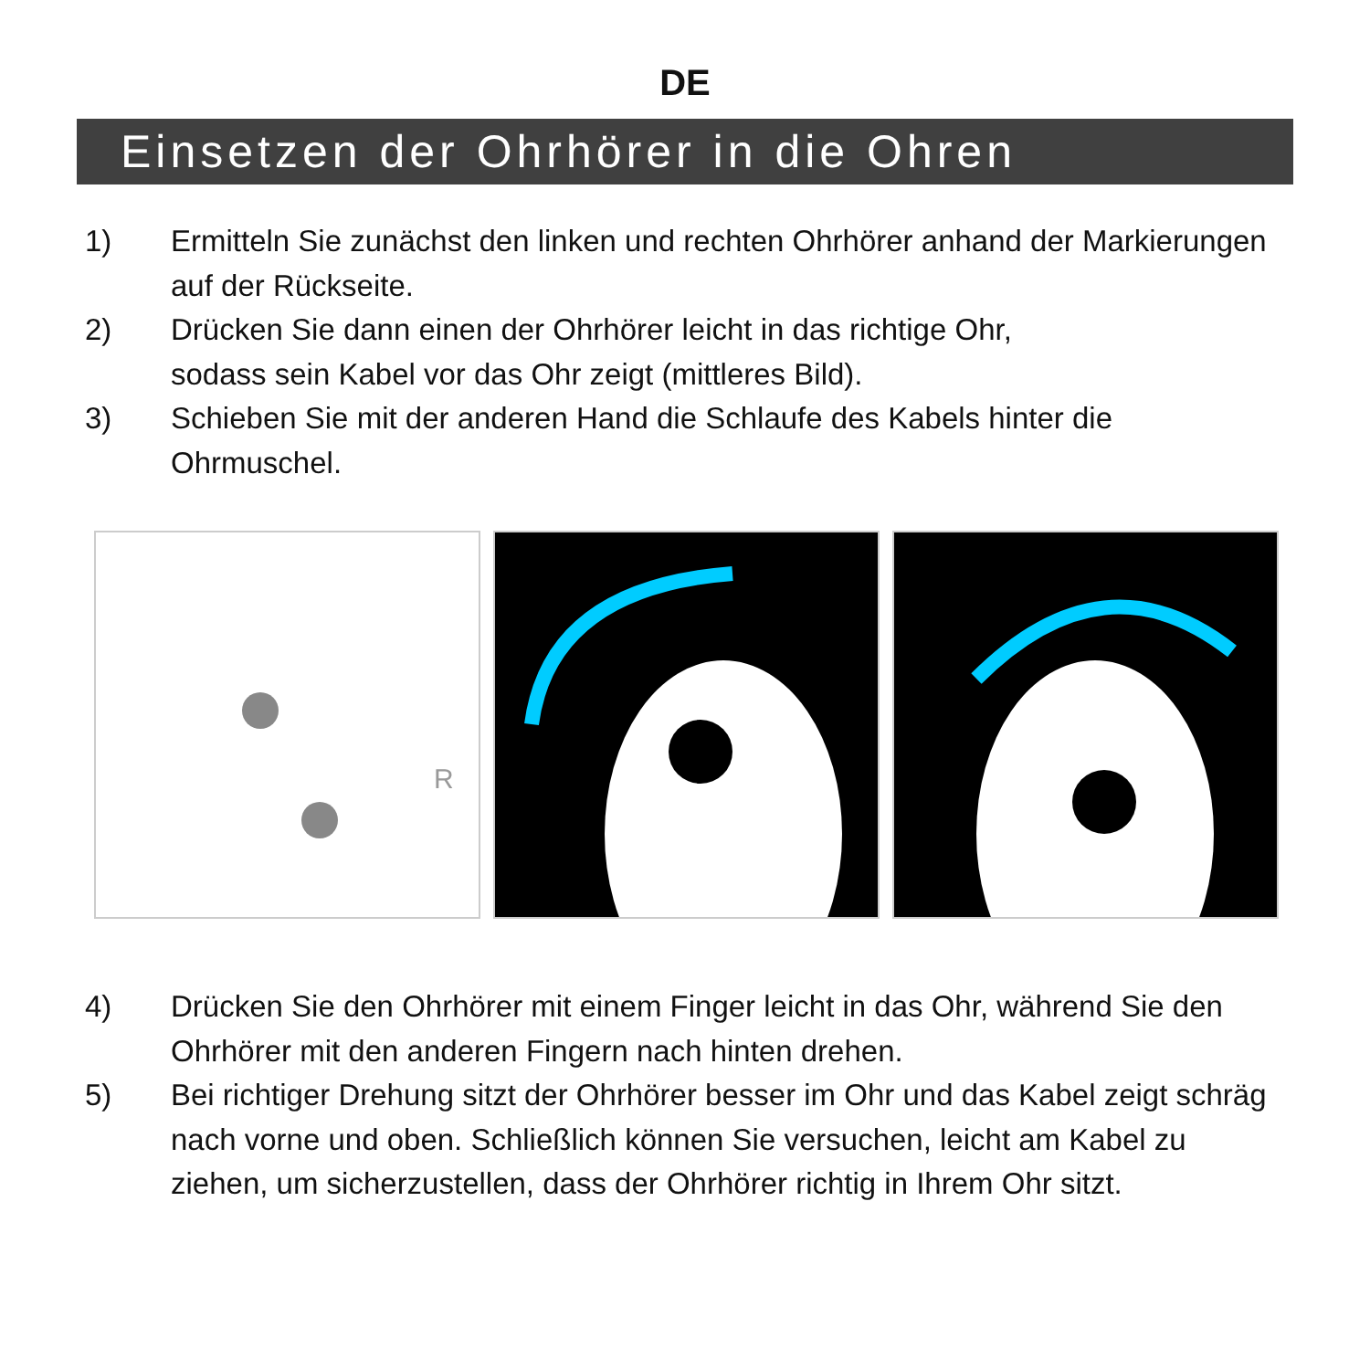DE
Einsetzen der Ohrhörer in die Ohren
1) Ermitteln Sie zunächst den linken und rechten Ohrhörer anhand der Markierungen auf der Rückseite.
2) Drücken Sie dann einen der Ohrhörer leicht in das richtige Ohr,
sodass sein Kabel vor das Ohr zeigt (mittleres Bild).
3) Schieben Sie mit der anderen Hand die Schlaufe des Kabels hinter die Ohrmuschel.
R
4) Drücken Sie den Ohrhörer mit einem Finger leicht in das Ohr, während Sie den Ohrhörer mit den anderen Fingern nach hinten drehen.
5) Bei richtiger Drehung sitzt der Ohrhörer besser im Ohr und das Kabel zeigt schräg nach vorne und oben. Schließlich können Sie versuchen, leicht am Kabel zu ziehen, um sicherzustellen, dass der Ohrhörer richtig in Ihrem Ohr sitzt.